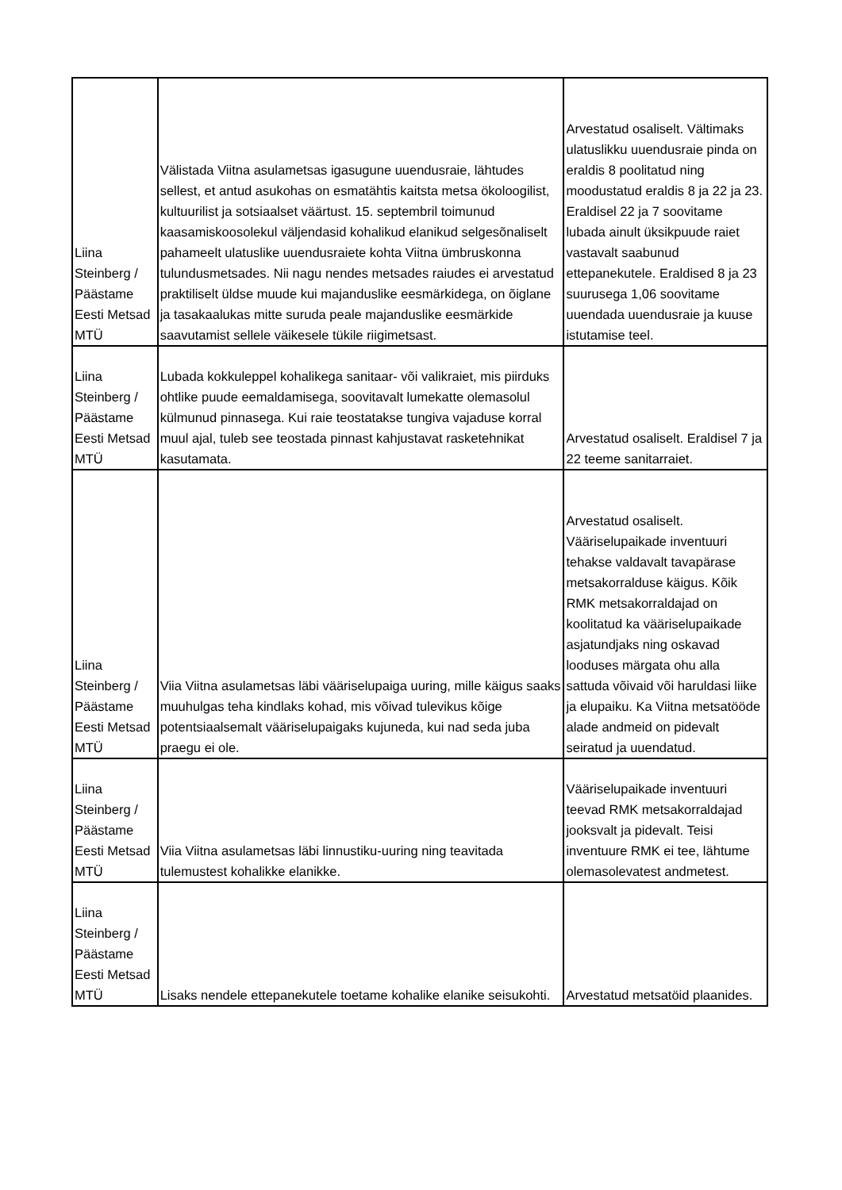| Liina Steinberg / Päästame Eesti Metsad MTÜ | Välistada Viitna asulametsas igasugune uuendusraie, lähtudes sellest, et antud asukohas on esmatähtis kaitsta metsa ökoloogilist, kultuurilist ja sotsiaalset väärtust. 15. septembril toimunud kaasamiskoosolekul väljendasid kohalikud elanikud selgesõnaliselt pahameelt ulatuslike uuendusraiete kohta Viitna ümbruskonna tulundusmetsades. Nii nagu nendes metsades raiudes ei arvestatud praktiliselt üldse muude kui majanduslike eesmärkidega, on õiglane ja tasakaalukas mitte suruda peale majanduslike eesmärkide saavutamist sellele väikesele tükile riigimetsast. | Arvestatud osaliselt. Vältimaks ulatuslikku uuendusraie pinda on eraldis 8 poolitatud ning moodustatud eraldis 8 ja 22 ja 23. Eraldisel 22 ja 7 soovitame lubada ainult üksikpuude raiet vastavalt saabunud ettepanekutele. Eraldised 8 ja 23 suurusega 1,06 soovitame uuendada uuendusraie ja kuuse istutamise teel. |
| Liina Steinberg / Päästame Eesti Metsad MTÜ | Lubada kokkuleppel kohalikega sanitaar- või valikraiet, mis piirduks ohtlike puude eemaldamisega, soovitavalt lumekatte olemasolul külmunud pinnasega. Kui raie teostatakse tungiva vajaduse korral muul ajal, tuleb see teostada pinnast kahjustavat rasketehnikat kasutamata. | Arvestatud osaliselt. Eraldisel 7 ja 22 teeme sanitarraiet. |
| Liina Steinberg / Päästame Eesti Metsad MTÜ | Viia Viitna asulametsas läbi vääriselupaiga uuring, mille käigus saaks muuhulgas teha kindlaks kohad, mis võivad tulevikus kõige potentsiaalsemalt vääriselupaigaks kujuneda, kui nad seda juba praegu ei ole. | Arvestatud osaliselt. Vääriselupaikade inventuuri tehakse valdavalt tavapärase metsakorralduse käigus. Kõik RMK metsakorraldajad on koolitatud ka vääriselupaikade asjatundjaks ning oskavad looduses märgata ohu alla sattuda võivaid või haruldasi liike ja elupaiku. Ka Viitna metsatööde alade andmeid on pidevalt seiratud ja uuendatud. |
| Liina Steinberg / Päästame Eesti Metsad MTÜ | Viia Viitna asulametsas läbi linnustiku-uuring ning teavitada tulemustest kohalikke elanikke. | Vääriselupaikade inventuuri teevad RMK metsakorraldajad jooksvalt ja pidevalt. Teisi inventuure RMK ei tee, lähtume olemasolevatest andmetest. |
| Liina Steinberg / Päästame Eesti Metsad MTÜ | Lisaks nendele ettepanekutele toetame kohalike elanike seisukohti. | Arvestatud metsatöid plaanides. |